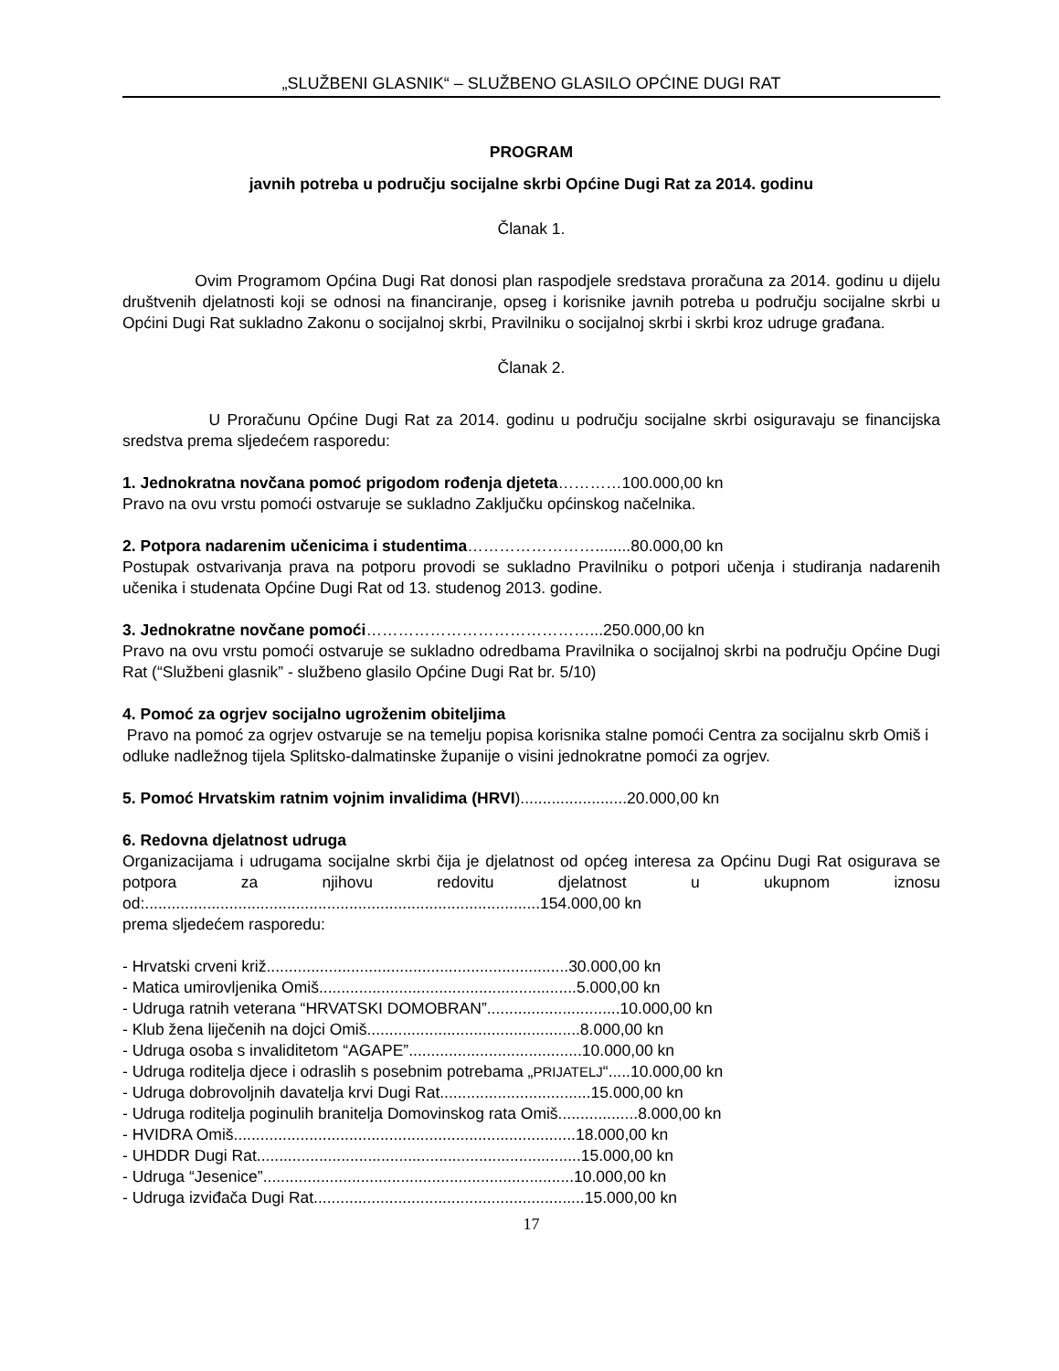„SLUŽBENI GLASNIK“ – SLUŽBENO GLASILO OPĆINE DUGI RAT
PROGRAM
javnih potreba u području socijalne skrbi Općine Dugi Rat za 2014. godinu
Članak 1.
Ovim Programom Općina Dugi Rat donosi plan raspodjele sredstava proračuna za 2014. godinu u dijelu društvenih djelatnosti koji se odnosi na financiranje, opseg i korisnike javnih potreba u području socijalne skrbi u Općini Dugi Rat sukladno Zakonu o socijalnoj skrbi, Pravilniku o socijalnoj skrbi i skrbi kroz udruge građana.
Članak 2.
U Proračunu Općine Dugi Rat za 2014. godinu u području socijalne skrbi osiguravaju se financijska sredstva prema sljedećem rasporedu:
1. Jednokratna novčana pomoć prigodom rođenja djeteta…………100.000,00 kn
Pravo na ovu vrstu pomoći ostvaruje se sukladno Zaključku općinskog načelnika.
2. Potpora nadarenim učenicima i studentima……………………........80.000,00 kn
Postupak ostvarivanja prava na potporu provodi se sukladno Pravilniku o potpori učenja i studiranja nadarenih učenika i studenata Općine Dugi Rat od 13. studenog 2013. godine.
3. Jednokratne novčane pomoći……………………………………...250.000,00 kn
Pravo na ovu vrstu pomoći ostvaruje se sukladno odredbama Pravilnika o socijalnoj skrbi na području Općine Dugi Rat (“Službeni glasnik” - službeno glasilo Općine Dugi Rat br. 5/10)
4. Pomoć za ogrjev socijalno ugroženim obiteljima
Pravo na pomoć za ogrjev ostvaruje se na temelju popisa korisnika stalne pomoći Centra za socijalnu skrb Omiš i odluke nadležnog tijela Splitsko-dalmatinske županije o visini jednokratne pomoći za ogrjev.
5. Pomoć Hrvatskim ratnim vojnim invalidima (HRVI)........................20.000,00 kn
6. Redovna djelatnost udruga
Organizacijama i udrugama socijalne skrbi čija je djelatnost od općeg interesa za Općinu Dugi Rat osigurava se potpora za njihovu redovitu djelatnost u ukupnom iznosu od:.........................................................................................154.000,00 kn
prema sljedećem rasporedu:
- Hrvatski crveni križ....................................................................30.000,00 kn
- Matica umirovljenika Omiš..........................................................5.000,00 kn
- Udruga ratnih veterana “HRVATSKI DOMOBRAN”..............................10.000,00 kn
- Klub žena liječenih na dojci Omiš................................................8.000,00 kn
- Udruga osoba s invaliditetom “AGAPE”.......................................10.000,00 kn
- Udruga roditelja djece i odraslih s posebnim potrebama „PRIJATELJ“.....10.000,00 kn
- Udruga dobrovoljnih davatelja krvi Dugi Rat..................................15.000,00 kn
- Udruga roditelja poginulih branitelja Domovinskog rata Omiš..................8.000,00 kn
- HVIDRA Omiš.............................................................................18.000,00 kn
- UHDDR Dugi Rat.........................................................................15.000,00 kn
- Udruga “Jesenice”......................................................................10.000,00 kn
- Udruga izviđača Dugi Rat.............................................................15.000,00 kn
17